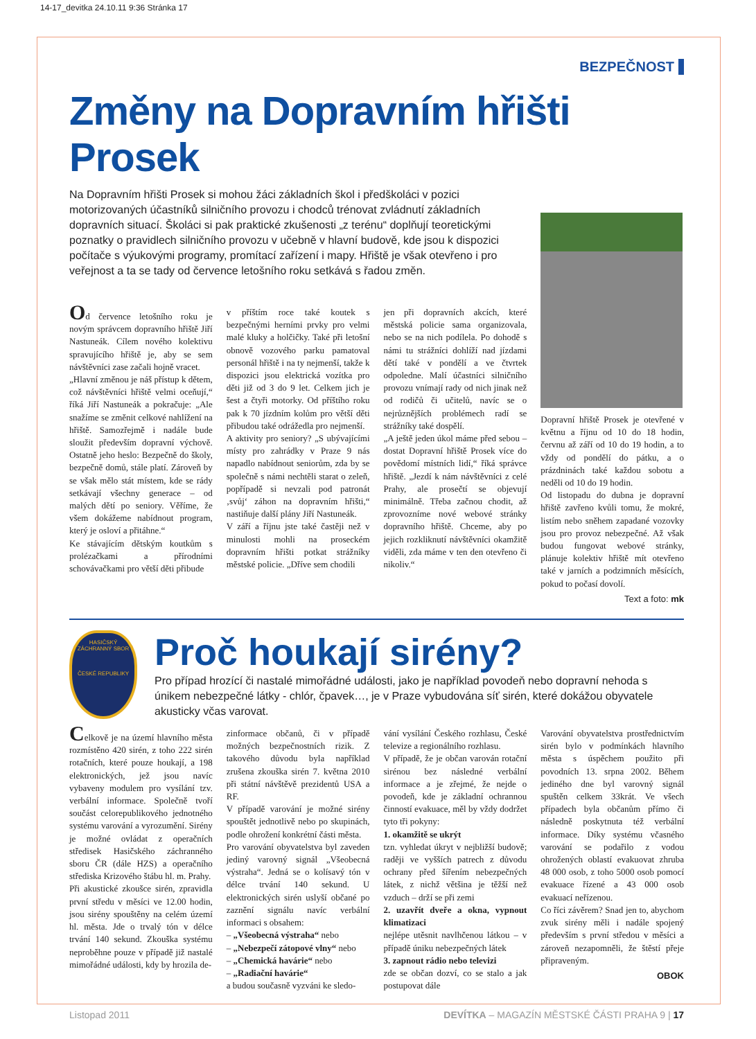14-17_devitka 24.10.11 9:36 Stránka 17
BEZPEČNOST
Změny na Dopravním hřišti Prosek
Na Dopravním hřišti Prosek si mohou žáci základních škol i předškoláci v pozici motorizovaných účastníků silničního provozu i chodců trénovat zvládnutí základních dopravních situací. Školáci si pak praktické zkušenosti „z terénu“ doplňují teoretickými poznatky o pravidlech silničního provozu v učebně v hlavní budově, kde jsou k dispozici počítače s výukovými programy, promítací zařízení i mapy. Hřiště je však otevřeno i pro veřejnost a ta se tady od července letošního roku setkává s řadou změn.
Od července letošního roku je novým správcem dopravního hřiště Jiří Nastuneák. Cílem nového kolektivu spravujícího hřiště je, aby se sem návštěvníci zase začali hojně vracet.
„Hlavní změnou je náš přístup k dětem, což návštěvníci hřiště velmi oceňují,“ říká Jiří Nastuneák a pokračuje: „Ale snažíme se změnit celkové nahlížení na hřiště. Samozřejmě i nadále bude sloužit především dopravní výchově. Ostatně jeho heslo: Bezpečně do školy, bezpečně domů, stále platí. Zároveň by se však mělo stát místem, kde se rády setkávají všechny generace – od malých dětí po seniory. Věříme, že všem dokážeme nabídnout program, který je osloví a přitáhne.“
Ke stávajícím dětským koutkům s prolézačkami a přírodními schovávačkami pro větší děti přibude
v příštím roce také koutek s bezpečnými herními prvky pro velmi malé kluky a holčičky. Také při letošní obnově vozového parku pamatoval personál hřiště i na ty nejmenší, takže k dispozici jsou elektrická vozítka pro děti již od 3 do 9 let. Celkem jich je šest a čtyři motorky. Od příštího roku pak k 70 jízdním kolům pro větší děti přibudou také odrážedla pro nejmenší.
A aktivity pro seniory? „S ubývajícími místy pro zahrádky v Praze 9 nás napadlo nabídnout seniorům, zda by se společně s námi nechtěli starat o zeleň, popřípadě si nevzali pod patronát ‚svůj‘ záhon na dopravním hřišti,“ nastiňuje další plány Jiří Nastuneák.
V září a říjnu jste také častěji než v minulosti mohli na proseckém dopravním hřišti potkat strážníky městské policie. „Dříve sem chodili
jen při dopravních akcích, které městská policie sama organizovala, nebo se na nich podílela. Po dohodě s námi tu strážníci dohlíží nad jízdami dětí také v pondělí a ve čtvrtek odpoledne. Malí účastníci silničního provozu vnímají rady od nich jinak než od rodičů či učitelů, navíc se o nejrůznějších problémech radí se strážníky také dospělí.
„A ještě jeden úkol máme před sebou – dostat Dopravní hřiště Prosek více do povědomí místních lidí,“ říká správce hřiště. „Jezdí k nám návštěvníci z celé Prahy, ale prosečtí se objevují minimálně. Třeba začnou chodit, až zprovozníme nové webové stránky dopravního hřiště. Chceme, aby po jejich rozkliknutí návštěvníci okamžitě viděli, zda máme v ten den otevřeno či nikoliv.“
Dopravní hřiště Prosek je otevřené v květnu a říjnu od 10 do 18 hodin, červnu až září od 10 do 19 hodin, a to vždy od pondělí do pátku, a o prázdninách také každou sobotu a neděli od 10 do 19 hodin.
Od listopadu do dubna je dopravní hřiště zavřeno kvůli tomu, že mokré, listím nebo sněhem zapadané vozovky jsou pro provoz nebezpečné. Až však budou fungovat webové stránky, plánuje kolektiv hřiště mít otevřeno také v jarních a podzimních měsících, pokud to počasí dovolí.
Text a foto: mk
HASIČSKÝ ZÁCHRANNÝ SBOR
ČESKÉ REPUBLIKY
Proč houkají sirény?
Pro případ hrozící či nastalé mimořádné události, jako je například povodeň nebo dopravní nehoda s únikem nebezpečné látky - chlór, čpavek…, je v Praze vybudována síť sirén, které dokážou obyvatele akusticky včas varovat.
Celkově je na území hlavního města rozmístěno 420 sirén, z toho 222 sirén rotačních, které pouze houkají, a 198 elektronických, jež jsou navíc vybaveny modulem pro vysílání tzv. verbální informace. Společně tvoří součást celorepublikového jednotného systému varování a vyrozumění. Sirény je možné ovládat z operačních středisek Hasičského záchranného sboru ČR (dále HZS) a operačního střediska Krizového štábu hl. m. Prahy.
Při akustické zkoušce sirén, zpravidla první středu v měsíci ve 12.00 hodin, jsou sirény spouštěny na celém území hl. města. Jde o trvalý tón v délce trvání 140 sekund. Zkouška systému neproběhne pouze v případě již nastalé mimořádné události, kdy by hrozila de-
zinformace občanů, či v případě možných bezpečnostních rizik. Z takového důvodu byla například zrušena zkouška sirén 7. května 2010 při státní návštěvě prezidentů USA a RF.
V případě varování je možné sirény spouštět jednotlivě nebo po skupinách, podle ohrožení konkrétní části města.
Pro varování obyvatelstva byl zaveden jediný varovný signál „Všeobecná výstraha“. Jedná se o kolísavý tón v délce trvání 140 sekund. U elektronických sirén uslyší občané po zaznění signálu navíc verbální informaci s obsahem:
– „Všeobecná výstraha“ nebo
– „Nebezpečí zátopové vlny“ nebo
– „Chemická havárie“ nebo
– „Radiační havárie“
a budou současně vyzváni ke sledo-
vání vysílání Českého rozhlasu, České televize a regionálního rozhlasu.
V případě, že je občan varován rotační sirénou bez následné verbální informace a je zřejmé, že nejde o povodeň, kde je základní ochrannou činností evakuace, měl by vždy dodržet tyto tři pokyny:
1. okamžitě se ukrýt
tzn. vyhledat úkryt v nejbližší budově; raději ve vyšších patrech z důvodu ochrany před šířením nebezpečných látek, z nichž většina je těžší než vzduch – drží se při zemi
2. uzavřít dveře a okna, vypnout klimatizaci
nejlépe utěsnit navlhčenou látkou – v případě úniku nebezpečných látek
3. zapnout rádio nebo televizi
zde se občan dozví, co se stalo a jak postupovat dále
Varování obyvatelstva prostřednictvím sirén bylo v podmínkách hlavního města s úspěchem použito při povodních 13. srpna 2002. Během jediného dne byl varovný signál spuštěn celkem 33krát. Ve všech případech byla občanům přímo či následně poskytnuta též verbální informace. Díky systému včasného varování se podařilo z vodou ohrožených oblastí evakuovat zhruba 48 000 osob, z toho 5000 osob pomocí evakuace řízené a 43 000 osob evakuací neřízenou.
Co říci závěrem? Snad jen to, abychom zvuk sirény měli i nadále spojený především s první středou v měsíci a zároveň nezapomněli, že štěstí přeje připraveným.
OBOK
Listopad 2011 DEVÍTKA – MAGAZÍN MĚSTSKÉ ČÁSTI PRAHA 9 | 17